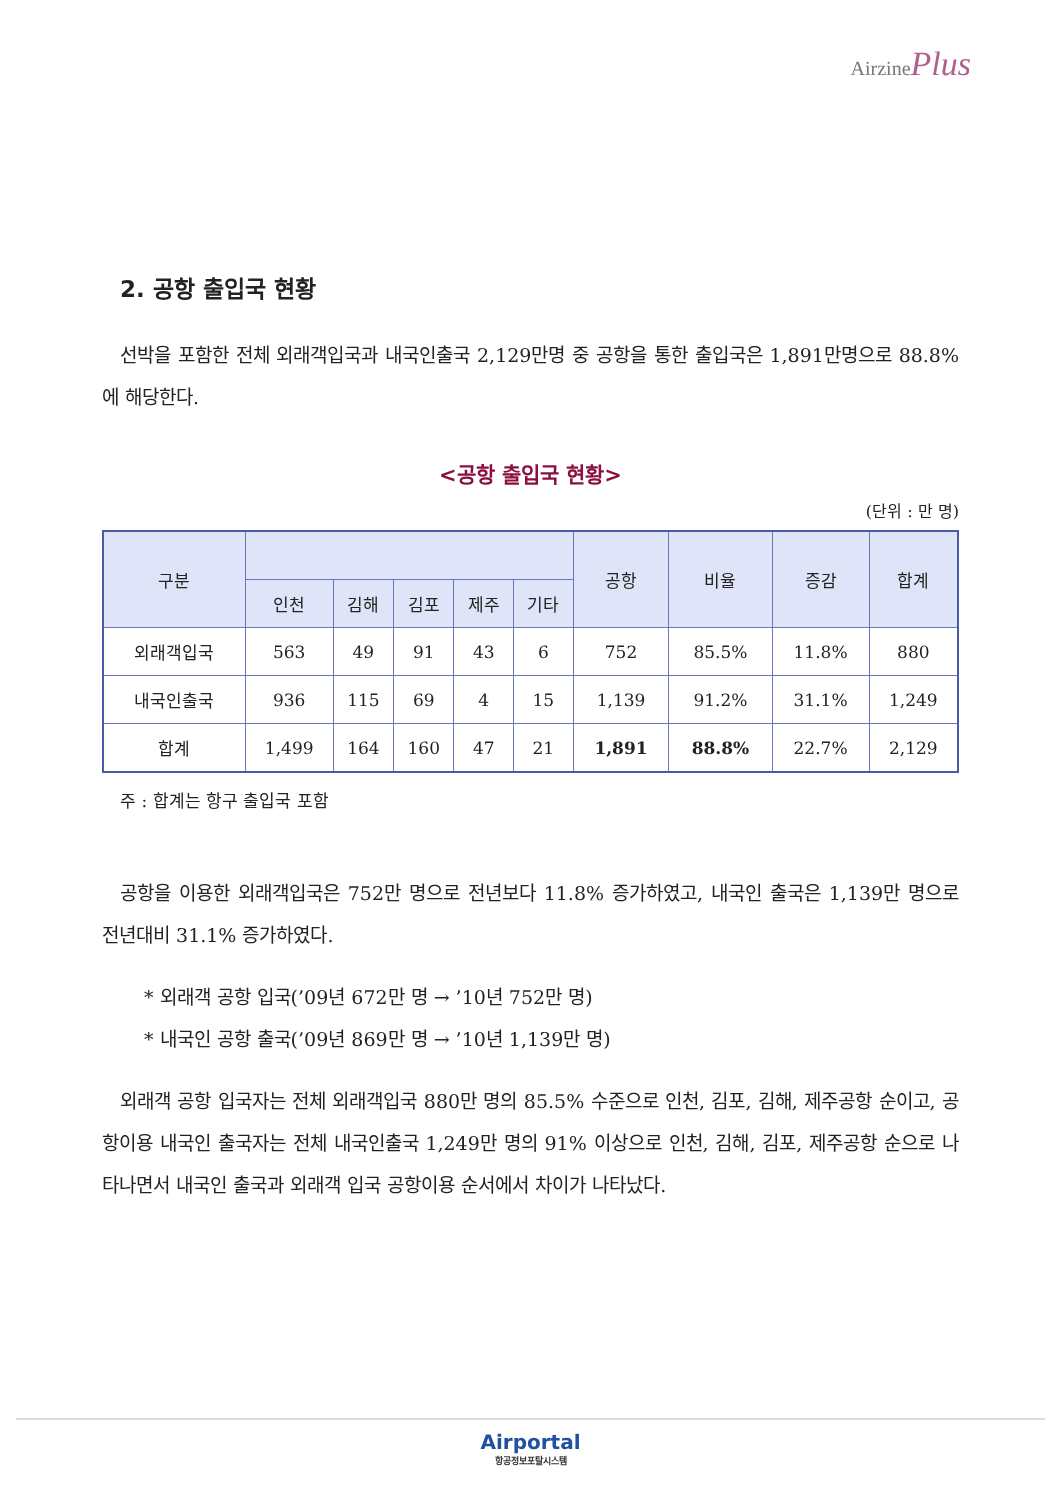AirzinePlus
2. 공항 출입국 현황
선박을 포함한 전체 외래객입국과 내국인출국 2,129만명 중 공항을 통한 출입국은 1,891만명으로 88.8%에 해당한다.
<공항 출입국 현황>
(단위 : 만 명)
| 구분 | | | | | | 공항 | 비율 | 증감 | 합계 |
| --- | --- | --- | --- | --- | --- | --- | --- | --- | --- |
| | 인천 | 김해 | 김포 | 제주 | 기타 | | | | |
| 외래객입국 | 563 | 49 | 91 | 43 | 6 | 752 | 85.5% | 11.8% | 880 |
| 내국인출국 | 936 | 115 | 69 | 4 | 15 | 1,139 | 91.2% | 31.1% | 1,249 |
| 합계 | 1,499 | 164 | 160 | 47 | 21 | 1,891 | 88.8% | 22.7% | 2,129 |
주 : 합계는 항구 출입국 포함
공항을 이용한 외래객입국은 752만 명으로 전년보다 11.8% 증가하였고, 내국인 출국은 1,139만 명으로 전년대비 31.1% 증가하였다.
* 외래객 공항 입국(’09년 672만 명 → ’10년 752만 명)
* 내국인 공항 출국(’09년 869만 명 → ’10년 1,139만 명)
외래객 공항 입국자는 전체 외래객입국 880만 명의 85.5% 수준으로 인천, 김포, 김해, 제주공항 순이고, 공항이용 내국인 출국자는 전체 내국인출국 1,249만 명의 91% 이상으로 인천, 김해, 김포, 제주공항 순으로 나타나면서 내국인 출국과 외래객 입국 공항이용 순서에서 차이가 나타났다.
Airportal
항공정보포탈시스템